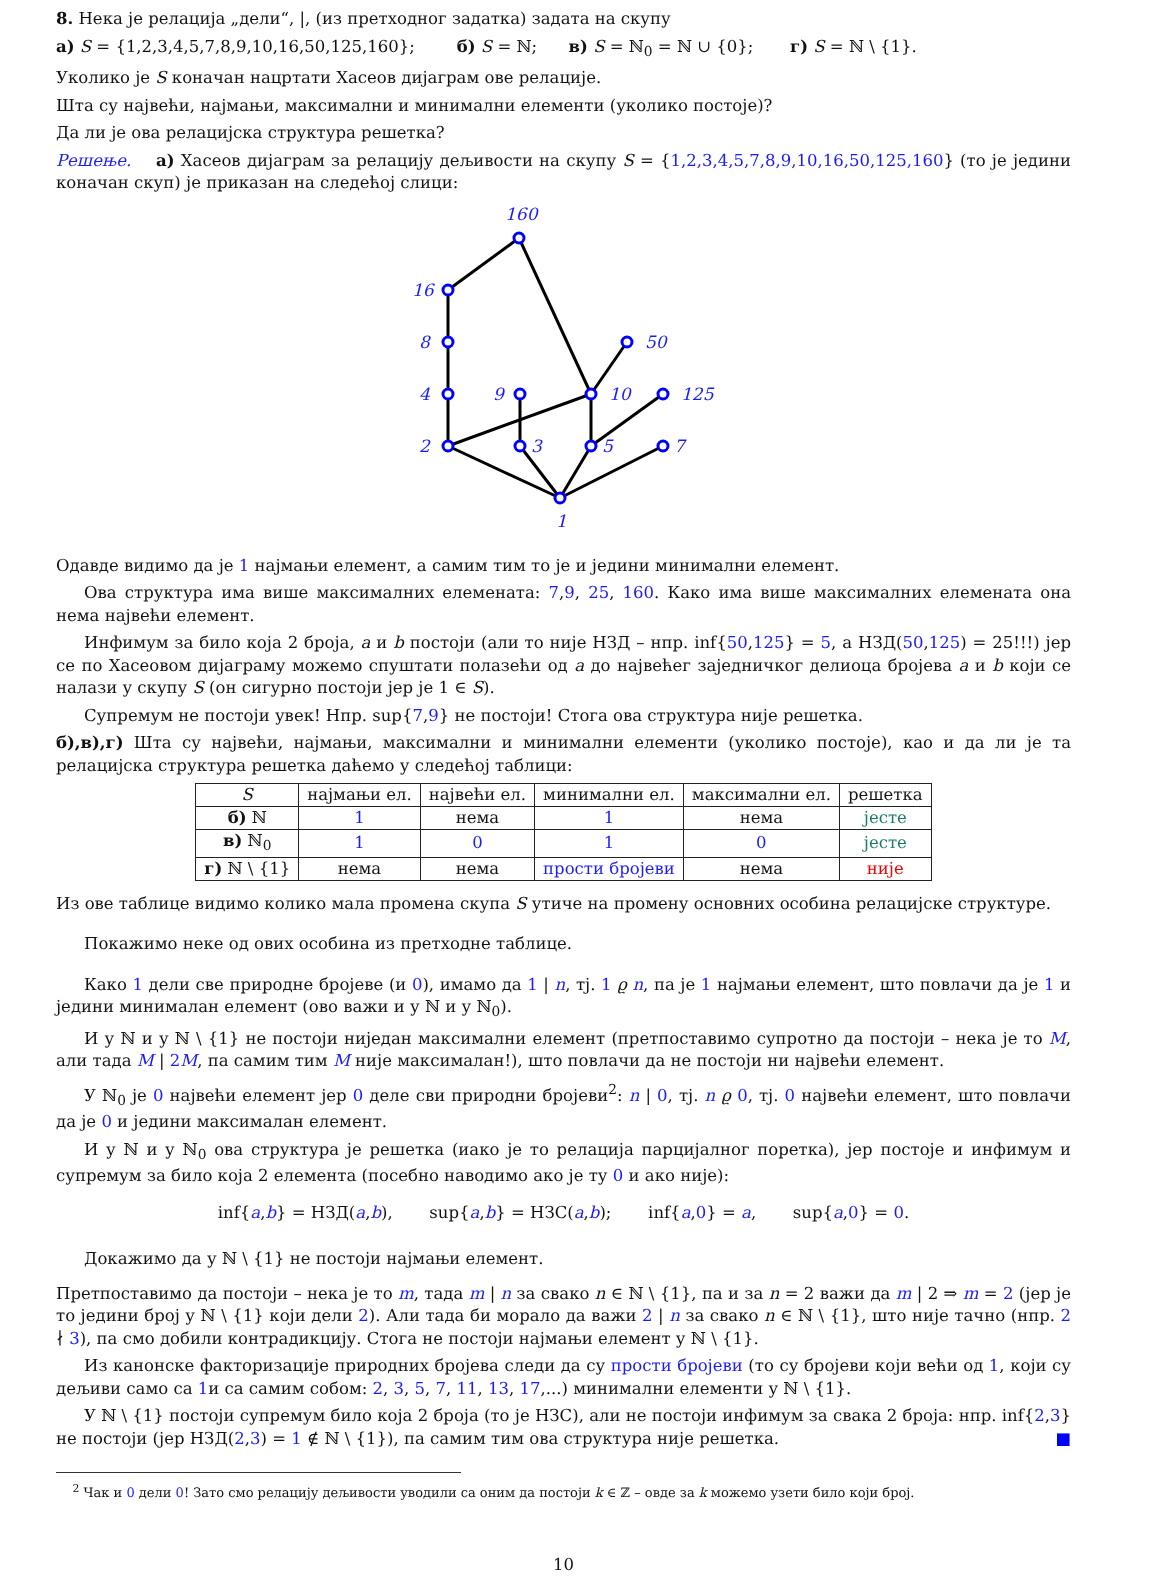8. Нека је релација „дели“, |, (из претходног задатка) задата на скупу
а) S = {1,2,3,4,5,7,8,9,10,16,50,125,160}; б) S = ℕ; в) S = ℕ<sub>0</sub> = ℕ ∪ {0}; г) S = ℕ \ {1}.
Уколико је S коначан нацртати Хасеов дијаграм ове релације.
Шта су највећи, најмањи, максимални и минимални елементи (уколико постоје)?
Да ли је ова релацијска структура решетка?
Решење. а) Хасеов дијаграм за релацију дељивости на скупу S = {1,2,3,4,5,7,8,9,10,16,50,125,160} (то је једини коначан скуп) је приказан на следећој слици:
1
2
3
5
7
4
9
10
125
8
50
16
160
Одавде видимо да је 1 најмањи елемент, а самим тим то је и једини минимални елемент.
Ова структура има више максималних елемената: 7,9, 25, 160. Како има више максималних елемената она нема највећи елемент.
Инфимум за било која 2 броја, a и b постоји (али то није НЗД – нпр. inf{50,125} = 5, а НЗД(50,125) = 25!!!) јер се по Хасеовом дијаграму можемо спуштати полазећи од a до највећег заједничког делиоца бројева a и b који се налази у скупу S (он сигурно постоји јер је 1 ∈ S).
Супремум не постоји увек! Нпр. sup{7,9} не постоји! Стога ова структура није решетка.
б),в),г) Шта су највећи, најмањи, максимални и минимални елементи (уколико постоје), као и да ли је та релацијска структура решетка даћемо у следећој таблици:
| S | најмањи ел. | највећи ел. | минимални ел. | максимални ел. | решетка |
| --- | --- | --- | --- | --- | --- |
| б) ℕ | 1 | нема | 1 | нема | јесте |
| в) ℕ<sub>0</sub> | 1 | 0 | 1 | 0 | јесте |
| г) ℕ \ {1} | нема | нема | прости бројеви | нема | није |
Из ове таблице видимо колико мала промена скупа S утиче на промену основних особина релацијске структуре.
Покажимо неке од ових особина из претходне таблице.
Како 1 дели све природне бројеве (и 0), имамо да 1 | n, тј. 1 ϱ n, па је 1 најмањи елемент, што повлачи да је 1 и једини минималан елемент (ово важи и у ℕ и у ℕ<sub>0</sub>).
И у ℕ и у ℕ \ {1} не постоји ниједан максимални елемент (претпоставимо супротно да постоји – нека је то M, али тада M | 2M, па самим тим M није максималан!), што повлачи да не постоји ни највећи елемент.
У ℕ<sub>0</sub> је 0 највећи елемент јер 0 деле сви природни бројеви<sup>2</sup>: n | 0, тј. n ϱ 0, тј. 0 највећи елемент, што повлачи да је 0 и једини максималан елемент.
И у ℕ и у ℕ<sub>0</sub> ова структура је решетка (иако је то релација парцијалног поретка), јер постоје и инфимум и супремум за било која 2 елемента (посебно наводимо ако је ту 0 и ако није):
inf{a,b} = НЗД(a,b), sup{a,b} = НЗС(a,b); inf{a,0} = a, sup{a,0} = 0.
Докажимо да у ℕ \ {1} не постоји најмањи елемент.
Претпоставимо да постоји – нека је то m, тада m | n за свако n ∈ ℕ \ {1}, па и за n = 2 важи да m | 2 ⇒ m = 2 (јер је то једини број у ℕ \ {1} који дели 2). Али тада би морало да важи 2 | n за свако n ∈ ℕ \ {1}, што није тачно (нпр. 2 ∤ 3), па смо добили контрадикцију. Стога не постоји најмањи елемент у ℕ \ {1}.
Из канонске факторизације природних бројева следи да су прости бројеви (то су бројеви који већи од 1, који су дељиви само са 1и са самим собом: 2, 3, 5, 7, 11, 13, 17,...) минимални елементи у ℕ \ {1}.
У ℕ \ {1} постоји супремум било која 2 броја (то је НЗС), али не постоји инфимум за свака 2 броја: нпр. inf{2,3} не постоји (јер НЗД(2,3) = 1 ∉ ℕ \ {1}), па самим тим ова структура није решетка. ■
<sup>2</sup> Чак и 0 дели 0! Зато смо релацију дељивости уводили са оним да постоји k ∈ ℤ – овде за k можемо узети било који број.
10